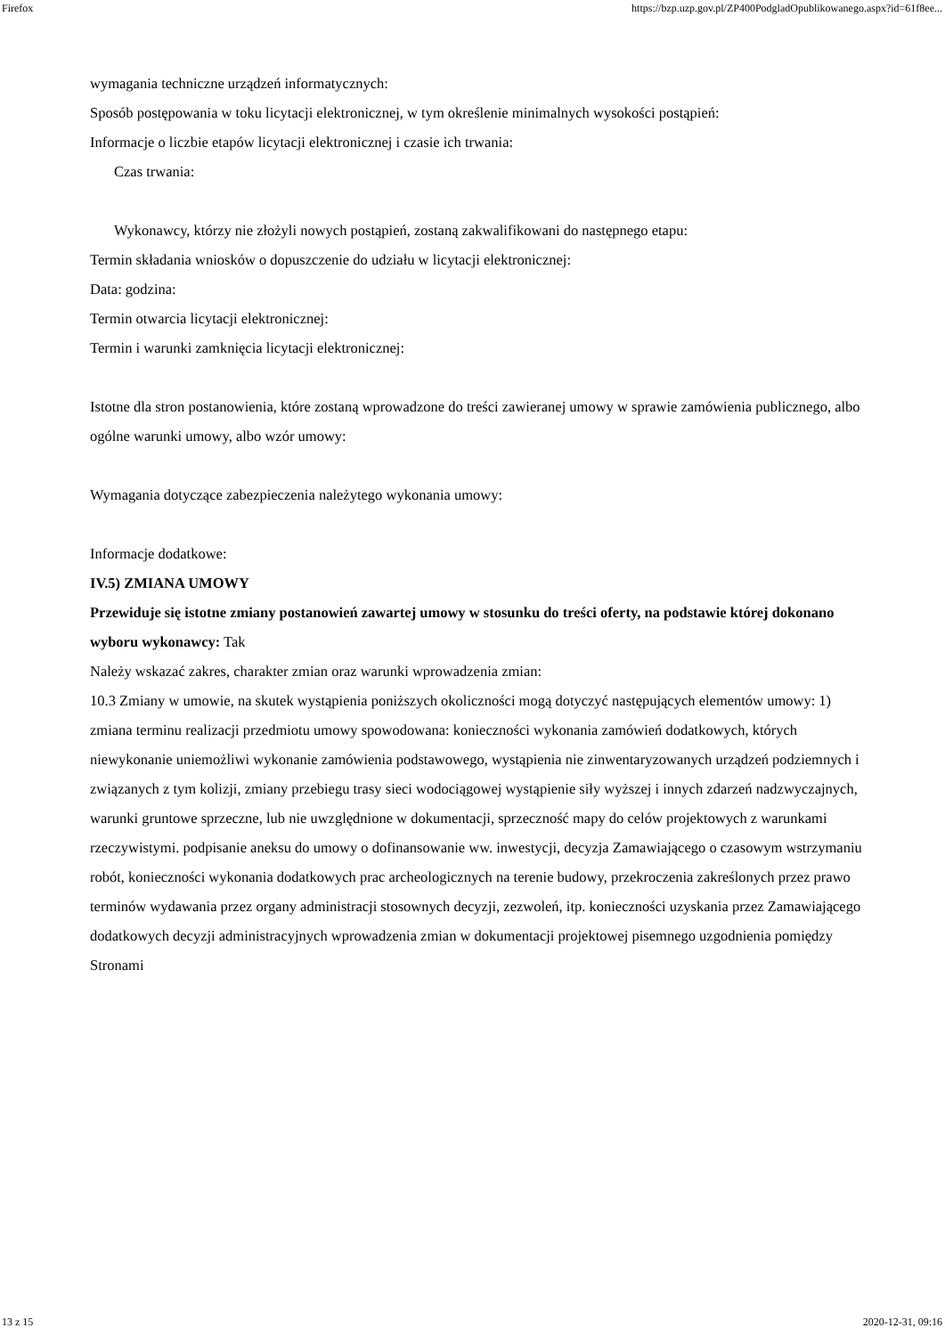Firefox https://bzp.uzp.gov.pl/ZP400PodgladOpublikowanego.aspx?id=61f8ee...
wymagania techniczne urządzeń informatycznych:
Sposób postępowania w toku licytacji elektronicznej, w tym określenie minimalnych wysokości postąpień:
Informacje o liczbie etapów licytacji elektronicznej i czasie ich trwania:
Czas trwania:
Wykonawcy, którzy nie złożyli nowych postąpień, zostaną zakwalifikowani do następnego etapu:
Termin składania wniosków o dopuszczenie do udziału w licytacji elektronicznej:
Data: godzina:
Termin otwarcia licytacji elektronicznej:
Termin i warunki zamknięcia licytacji elektronicznej:
Istotne dla stron postanowienia, które zostaną wprowadzone do treści zawieranej umowy w sprawie zamówienia publicznego, albo ogólne warunki umowy, albo wzór umowy:
Wymagania dotyczące zabezpieczenia należytego wykonania umowy:
Informacje dodatkowe:
IV.5) ZMIANA UMOWY
Przewiduje się istotne zmiany postanowień zawartej umowy w stosunku do treści oferty, na podstawie której dokonano wyboru wykonawcy: Tak
Należy wskazać zakres, charakter zmian oraz warunki wprowadzenia zmian:
10.3 Zmiany w umowie, na skutek wystąpienia poniższych okoliczności mogą dotyczyć następujących elementów umowy: 1) zmiana terminu realizacji przedmiotu umowy spowodowana: konieczności wykonania zamówień dodatkowych, których niewykonanie uniemożliwi wykonanie zamówienia podstawowego, wystąpienia nie zinwentaryzowanych urządzeń podziemnych i związanych z tym kolizji, zmiany przebiegu trasy sieci wodociągowej wystąpienie siły wyższej i innych zdarzeń nadzwyczajnych, warunki gruntowe sprzeczne, lub nie uwzględnione w dokumentacji, sprzeczność mapy do celów projektowych z warunkami rzeczywistymi. podpisanie aneksu do umowy o dofinansowanie ww. inwestycji, decyzja Zamawiającego o czasowym wstrzymaniu robót, konieczności wykonania dodatkowych prac archeologicznych na terenie budowy, przekroczenia zakreślonych przez prawo terminów wydawania przez organy administracji stosownych decyzji, zezwoleń, itp. konieczności uzyskania przez Zamawiającego dodatkowych decyzji administracyjnych wprowadzenia zmian w dokumentacji projektowej pisemnego uzgodnienia pomiędzy Stronami
13 z 15 2020-12-31, 09:16